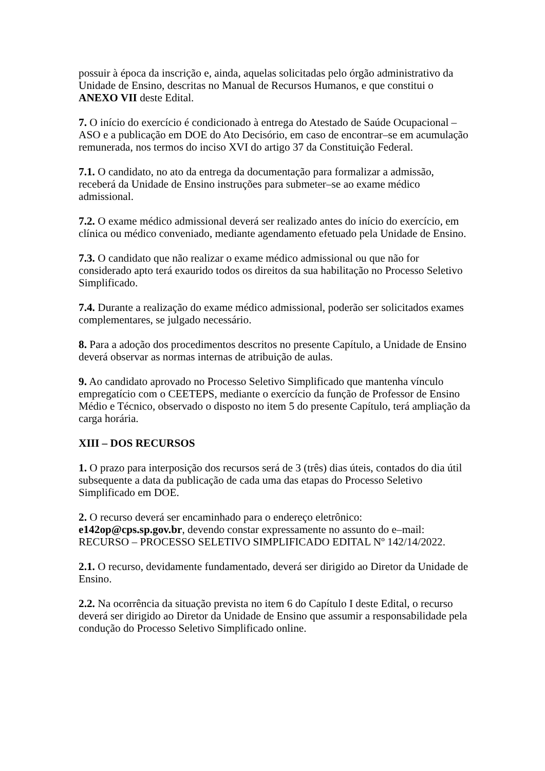possuir à época da inscrição e, ainda, aquelas solicitadas pelo órgão administrativo da Unidade de Ensino, descritas no Manual de Recursos Humanos, e que constitui o ANEXO VII deste Edital.
7. O início do exercício é condicionado à entrega do Atestado de Saúde Ocupacional – ASO e a publicação em DOE do Ato Decisório, em caso de encontrar–se em acumulação remunerada, nos termos do inciso XVI do artigo 37 da Constituição Federal.
7.1. O candidato, no ato da entrega da documentação para formalizar a admissão, receberá da Unidade de Ensino instruções para submeter–se ao exame médico admissional.
7.2. O exame médico admissional deverá ser realizado antes do início do exercício, em clínica ou médico conveniado, mediante agendamento efetuado pela Unidade de Ensino.
7.3. O candidato que não realizar o exame médico admissional ou que não for considerado apto terá exaurido todos os direitos da sua habilitação no Processo Seletivo Simplificado.
7.4. Durante a realização do exame médico admissional, poderão ser solicitados exames complementares, se julgado necessário.
8. Para a adoção dos procedimentos descritos no presente Capítulo, a Unidade de Ensino deverá observar as normas internas de atribuição de aulas.
9. Ao candidato aprovado no Processo Seletivo Simplificado que mantenha vínculo empregatício com o CEETEPS, mediante o exercício da função de Professor de Ensino Médio e Técnico, observado o disposto no item 5 do presente Capítulo, terá ampliação da carga horária.
XIII – DOS RECURSOS
1. O prazo para interposição dos recursos será de 3 (três) dias úteis, contados do dia útil subsequente a data da publicação de cada uma das etapas do Processo Seletivo Simplificado em DOE.
2. O recurso deverá ser encaminhado para o endereço eletrônico:
e142op@cps.sp.gov.br, devendo constar expressamente no assunto do e–mail: RECURSO – PROCESSO SELETIVO SIMPLIFICADO EDITAL Nº 142/14/2022.
2.1. O recurso, devidamente fundamentado, deverá ser dirigido ao Diretor da Unidade de Ensino.
2.2. Na ocorrência da situação prevista no item 6 do Capítulo I deste Edital, o recurso deverá ser dirigido ao Diretor da Unidade de Ensino que assumir a responsabilidade pela condução do Processo Seletivo Simplificado online.